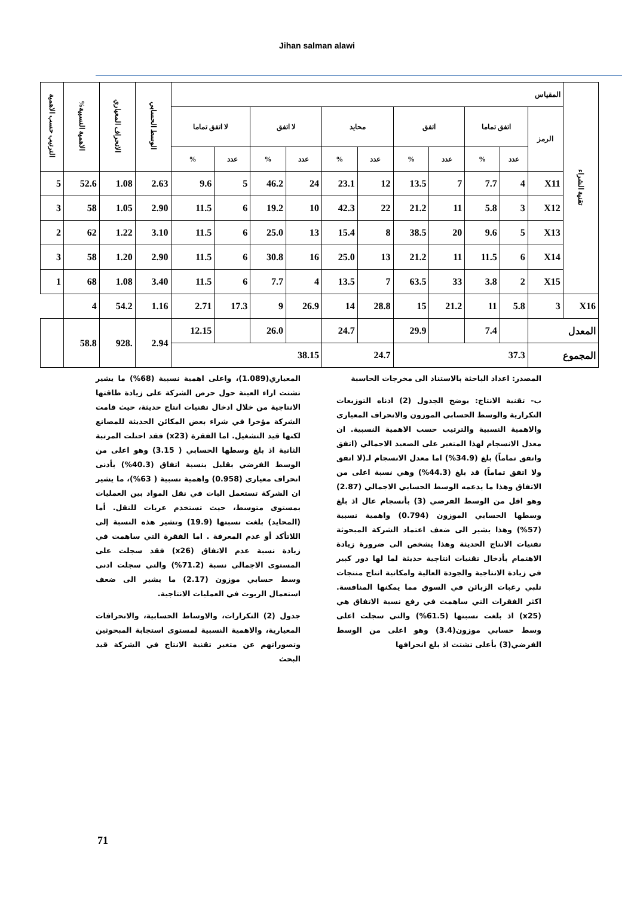Jihan salman alawi
| تقنية الشراء | المقياس | | | | | | | | | | | الوسط الحسابي | الانحراف المعياري | الاهمية النسبية% | الترتيب حسب الاهمية |
| --- | --- | --- | --- | --- | --- | --- | --- | --- | --- | --- | --- | --- | --- | --- | --- |
| | الرمز | اتفق تماما | | اتفق | | محايد | | لا اتفق | | لا اتفق تماما | | | | | |
| | | عدد | % | عدد | % | عدد | % | عدد | % | عدد | % | | | | |
| | X11 | 4 | 7.7 | 7 | 13.5 | 12 | 23.1 | 24 | 46.2 | 5 | 9.6 | 2.63 | 1.08 | 52.6 | 5 |
| | X12 | 3 | 5.8 | 11 | 21.2 | 22 | 42.3 | 10 | 19.2 | 6 | 11.5 | 2.90 | 1.05 | 58 | 3 |
| | X13 | 5 | 9.6 | 20 | 38.5 | 8 | 15.4 | 13 | 25.0 | 6 | 11.5 | 3.10 | 1.22 | 62 | 2 |
| | X14 | 6 | 11.5 | 11 | 21.2 | 13 | 25.0 | 16 | 30.8 | 6 | 11.5 | 2.90 | 1.20 | 58 | 3 |
| | X15 | 2 | 3.8 | 33 | 63.5 | 7 | 13.5 | 4 | 7.7 | 6 | 11.5 | 3.40 | 1.08 | 68 | 1 |
| X16 | 3 | 5.8 | 11 | 21.2 | 15 | 28.8 | 14 | 26.9 | 9 | 17.3 | 2.71 | 1.16 | 54.2 | 4 | |
| المعدل | | | 7.4 | | 29.9 | | 24.7 | | 26.0 | | 12.15 | 2.94 | .928 | 58.8 | |
| المجموع | | 37.3 | | | | 24.7 | | 38.15 | | | | | | | |
المصدر: اعداد الباحثة بالاستناد الى مخرجات الحاسبة
ب- تقنية الانتاج: يوضح الجدول (2) ادناه التوزيعات التكرارية والوسط الحسابي الموزون والانحراف المعياري والاهمية النسبية والترتيب حسب الاهمية النسبية. ان معدل الانسجام لهذا المتغير على الصعيد الاجمالي (اتفق واتفق تماماً) بلغ (34.9%) اما معدل الانسجام لـ(لا اتفق ولا اتفق تماماً) قد بلغ (44.3%) وهي نسبة اعلى من الاتفاق وهذا ما يدعمه الوسط الحسابي الاجمالي (2.87) وهو اقل من الوسط الفرضي (3) بأنسجام عال اذ بلغ وسطها الحسابي الموزون (0.794) واهمية نسبية (57%) وهذا يشير الى ضعف اعتماد الشركة المبحوثة تقنيات الانتاج الحديثة وهذا يشخص الى ضرورة زيادة الاهتمام بأدخال تقنيات انتاجية حديثة لما لها دور كبير في زيادة الانتاجية والجودة العالية وامكانية انتاج منتجات تلبي رغبات الزبائن في السوق مما يمكنها المنافسة. اكثر الفقرات التي ساهمت في رفع نسبة الاتفاق هي (x25) اذ بلغت نسبتها (61.5%) والتي سجلت اعلى وسط حسابي موزون(3.4) وهو اعلى من الوسط الفرضي(3) بأعلى تشتت اذ بلغ انحرافها
المعياري(1.089)، واعلى اهمية نسبية (68%) ما يشير تشتت اراء العينة حول حرص الشركة على زيادة طاقتها الانتاجية من خلال ادخال تقنيات انتاج حديثة، حيث قامت الشركة مؤخرا في شراء بعض المكائن الحديثة للمصانع لكنها قيد التشغيل. اما الفقرة (x23) فقد احتلت المرتبة الثانية اذ بلغ وسطها الحسابي ( 3.15) وهو اعلى من الوسط الفرضي بقليل بنسبة اتفاق (40.3%) بأدنى انحراف معياري (0.958) واهمية نسبية ( 63%)، ما يشير ان الشركة تستعمل اليات في نقل المواد بين العمليات بمستوى متوسط، حيث تستخدم عربات للنقل. أما (المحايد) بلغت نسبتها (19.9) وتشير هذه النسبة إلى اللاتأكد أو عدم المعرفة . اما الفقرة التي ساهمت في زيادة نسبة عدم الاتفاق (x26) فقد سجلت على المستوى الاجمالي نسبة (71.2%) والتي سجلت ادنى وسط حسابي موزون (2.17) ما يشير الى ضعف استعمال الربوت في العمليات الانتاجية.
جدول (2) التكرارات، والاوساط الحسابية، والانحرافات المعيارية، والاهمية النسبية لمستوى استجابة المبحوثين وتصوراتهم عن متغير تقنية الانتاج في الشركة قيد البحث
71